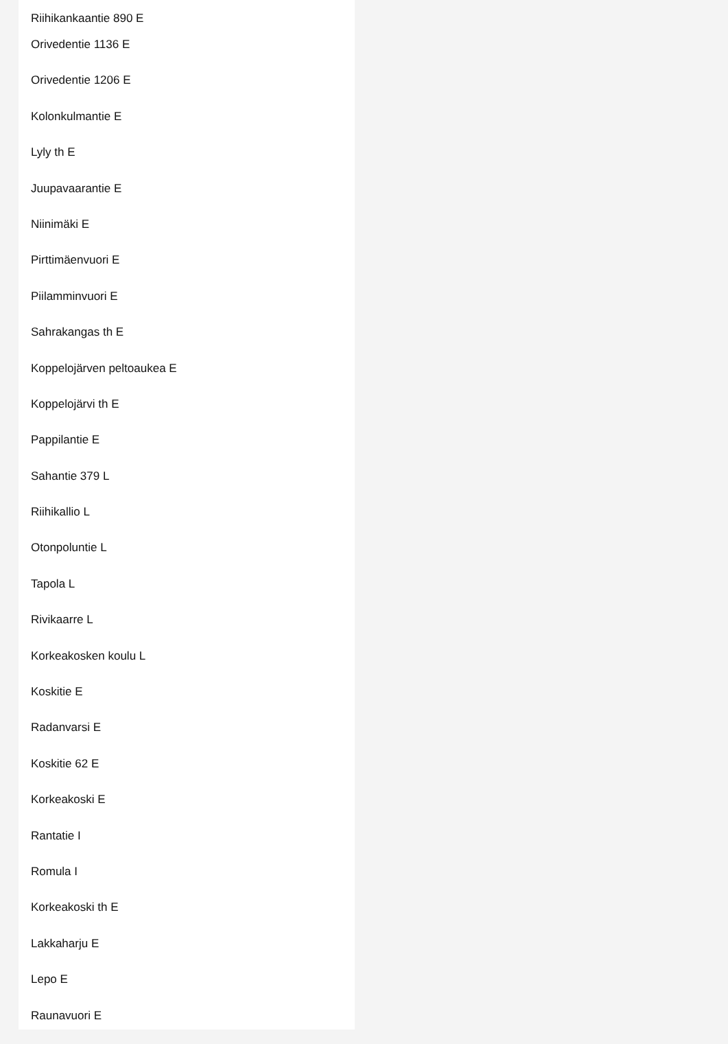Riihikankaantie 890 E
Orivedentie 1136 E
Orivedentie 1206 E
Kolonkulmantie E
Lyly th E
Juupavaarantie E
Niinimäki E
Pirttimäenvuori E
Piilamminvuori E
Sahrakangas th E
Koppelojärven peltoaukea E
Koppelojärvi th E
Pappilantie E
Sahantie 379 L
Riihikallio L
Otonpoluntie L
Tapola L
Rivikaarre L
Korkeakosken koulu L
Koskitie E
Radanvarsi E
Koskitie 62 E
Korkeakoski E
Rantatie I
Romula I
Korkeakoski th E
Lakkaharju E
Lepo E
Raunavuori E